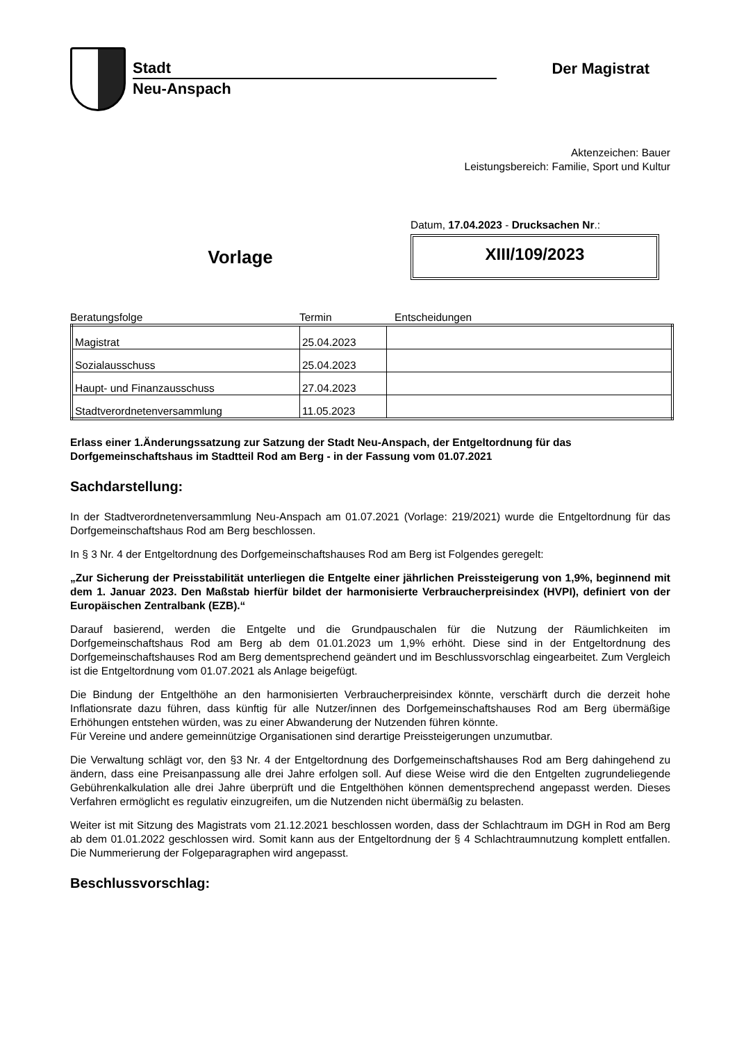Stadt
Neu-Anspach
Der Magistrat
Aktenzeichen: Bauer
Leistungsbereich: Familie, Sport und Kultur
Vorlage
Datum, 17.04.2023 - Drucksachen Nr.:
XIII/109/2023
Beratungsfolge Termin Entscheidungen
| Magistrat | 25.04.2023 | |
| Sozialausschuss | 25.04.2023 | |
| Haupt- und Finanzausschuss | 27.04.2023 | |
| Stadtverordnetenversammlung | 11.05.2023 | |
Erlass einer 1.Änderungssatzung zur Satzung der Stadt Neu-Anspach, der Entgeltordnung für das Dorfgemeinschaftshaus im Stadtteil Rod am Berg - in der Fassung vom 01.07.2021
Sachdarstellung:
In der Stadtverordnetenversammlung Neu-Anspach am 01.07.2021 (Vorlage: 219/2021) wurde die Entgeltordnung für das Dorfgemeinschaftshaus Rod am Berg beschlossen.
In § 3 Nr. 4 der Entgeltordnung des Dorfgemeinschaftshauses Rod am Berg ist Folgendes geregelt:
„Zur Sicherung der Preisstabilität unterliegen die Entgelte einer jährlichen Preissteigerung von 1,9%, beginnend mit dem 1. Januar 2023. Den Maßstab hierfür bildet der harmonisierte Verbraucherpreisindex (HVPI), definiert von der Europäischen Zentralbank (EZB).“
Darauf basierend, werden die Entgelte und die Grundpauschalen für die Nutzung der Räumlichkeiten im Dorfgemeinschaftshaus Rod am Berg ab dem 01.01.2023 um 1,9% erhöht. Diese sind in der Entgeltordnung des Dorfgemeinschaftshauses Rod am Berg dementsprechend geändert und im Beschlussvorschlag eingearbeitet. Zum Vergleich ist die Entgeltordnung vom 01.07.2021 als Anlage beigefügt.
Die Bindung der Entgelthöhe an den harmonisierten Verbraucherpreisindex könnte, verschärft durch die derzeit hohe Inflationsrate dazu führen, dass künftig für alle Nutzer/innen des Dorfgemeinschaftshauses Rod am Berg übermäßige Erhöhungen entstehen würden, was zu einer Abwanderung der Nutzenden führen könnte.
Für Vereine und andere gemeinnützige Organisationen sind derartige Preissteigerungen unzumutbar.
Die Verwaltung schlägt vor, den §3 Nr. 4 der Entgeltordnung des Dorfgemeinschaftshauses Rod am Berg dahingehend zu ändern, dass eine Preisanpassung alle drei Jahre erfolgen soll. Auf diese Weise wird die den Entgelten zugrundeliegende Gebührenkalkulation alle drei Jahre überprüft und die Entgelthöhen können dementsprechend angepasst werden. Dieses Verfahren ermöglicht es regulativ einzugreifen, um die Nutzenden nicht übermäßig zu belasten.
Weiter ist mit Sitzung des Magistrats vom 21.12.2021 beschlossen worden, dass der Schlachtraum im DGH in Rod am Berg ab dem 01.01.2022 geschlossen wird. Somit kann aus der Entgeltordnung der § 4 Schlachtraumnutzung komplett entfallen. Die Nummerierung der Folgeparagraphen wird angepasst.
Beschlussvorschlag: